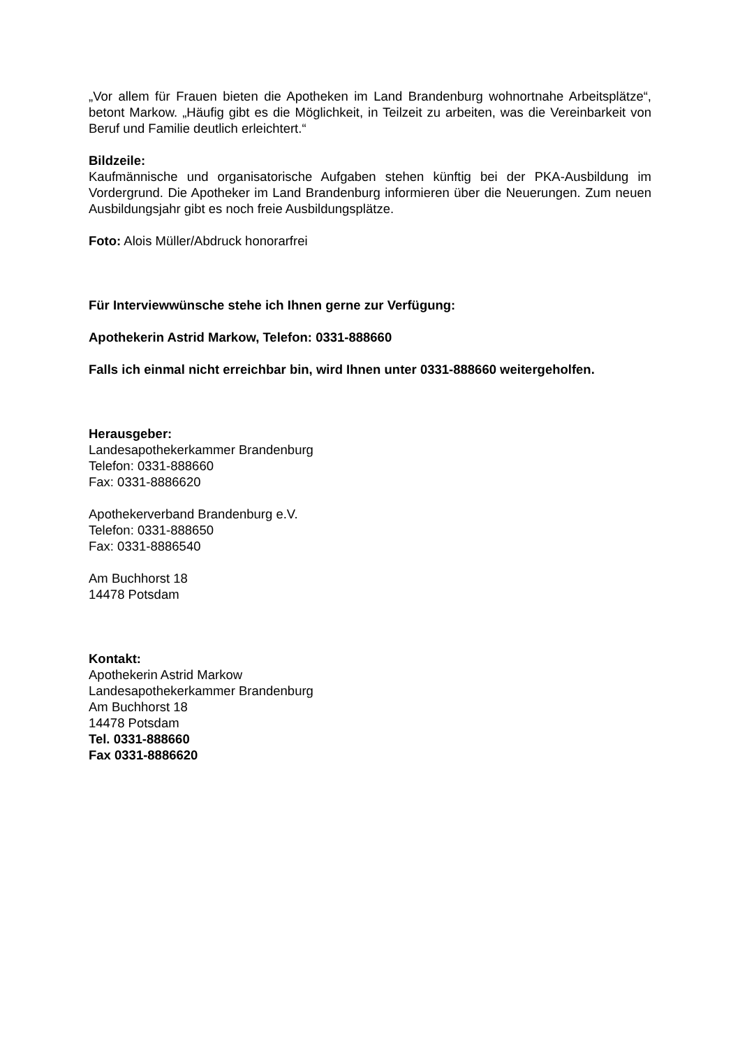„Vor allem für Frauen bieten die Apotheken im Land Brandenburg wohnortnahe Arbeitsplätze“, betont Markow. „Häufig gibt es die Möglichkeit, in Teilzeit zu arbeiten, was die Vereinbarkeit von Beruf und Familie deutlich erleichtert.“
Bildzeile:
Kaufmännische und organisatorische Aufgaben stehen künftig bei der PKA-Ausbildung im Vordergrund. Die Apotheker im Land Brandenburg informieren über die Neuerungen. Zum neuen Ausbildungsjahr gibt es noch freie Ausbildungsplätze.
Foto: Alois Müller/Abdruck honorarfrei
Für Interviewwünsche stehe ich Ihnen gerne zur Verfügung:
Apothekerin Astrid Markow, Telefon: 0331-888660
Falls ich einmal nicht erreichbar bin, wird Ihnen unter 0331-888660 weitergeholfen.
Herausgeber:
Landesapothekerkammer Brandenburg
Telefon: 0331-888660
Fax: 0331-8886620
Apothekerverband Brandenburg e.V.
Telefon: 0331-888650
Fax: 0331-8886540
Am Buchhorst 18
14478 Potsdam
Kontakt:
Apothekerin Astrid Markow
Landesapothekerkammer Brandenburg
Am Buchhorst 18
14478 Potsdam
Tel. 0331-888660
Fax 0331-8886620